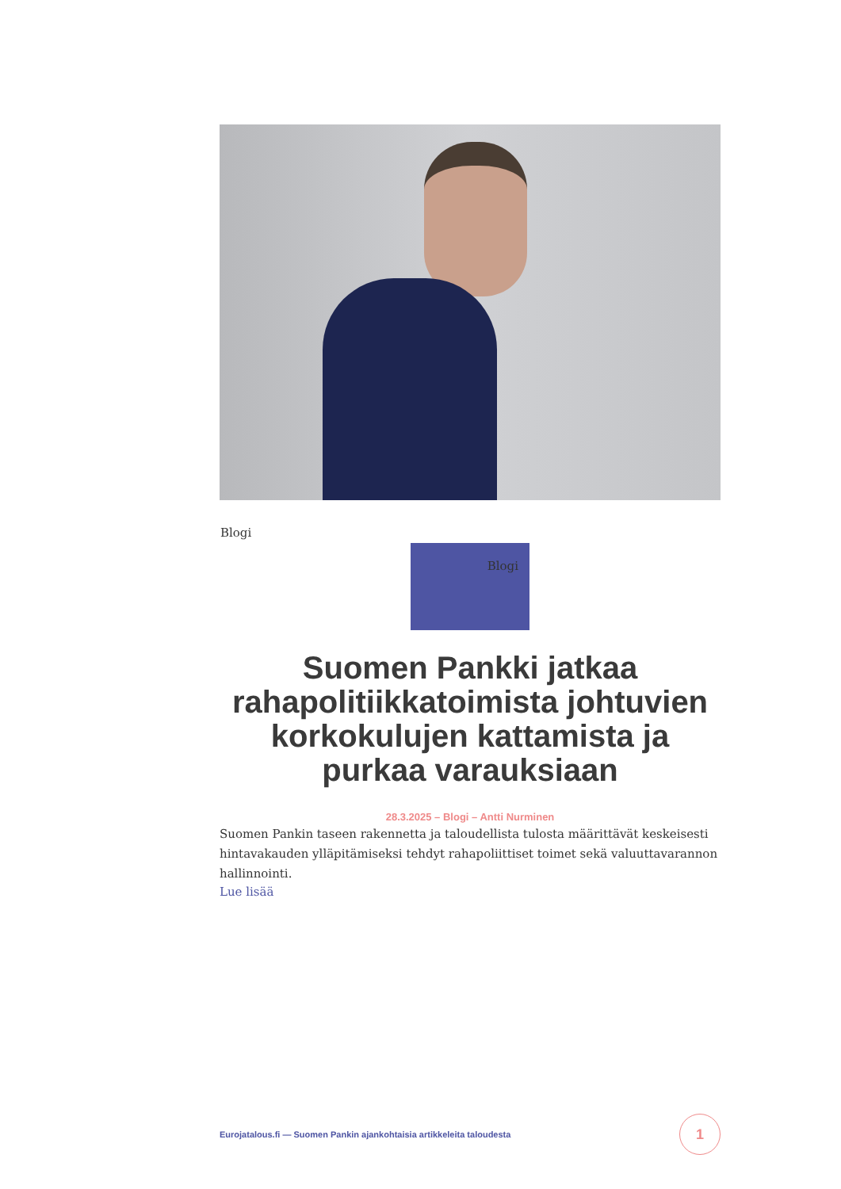Blogi
Blogi
Suomen Pankki jatkaa rahapolitiikkatoimista johtuvien korkokulujen kattamista ja purkaa varauksiaan
28.3.2025 – Blogi – Antti Nurminen
Suomen Pankin taseen rakennetta ja taloudellista tulosta määrittävät keskeisesti hintavakauden ylläpitämiseksi tehdyt rahapoliittiset toimet sekä valuuttavarannon hallinnointi.
Lue lisää
Eurojatalous.fi — Suomen Pankin ajankohtaisia artikkeleita taloudesta
1